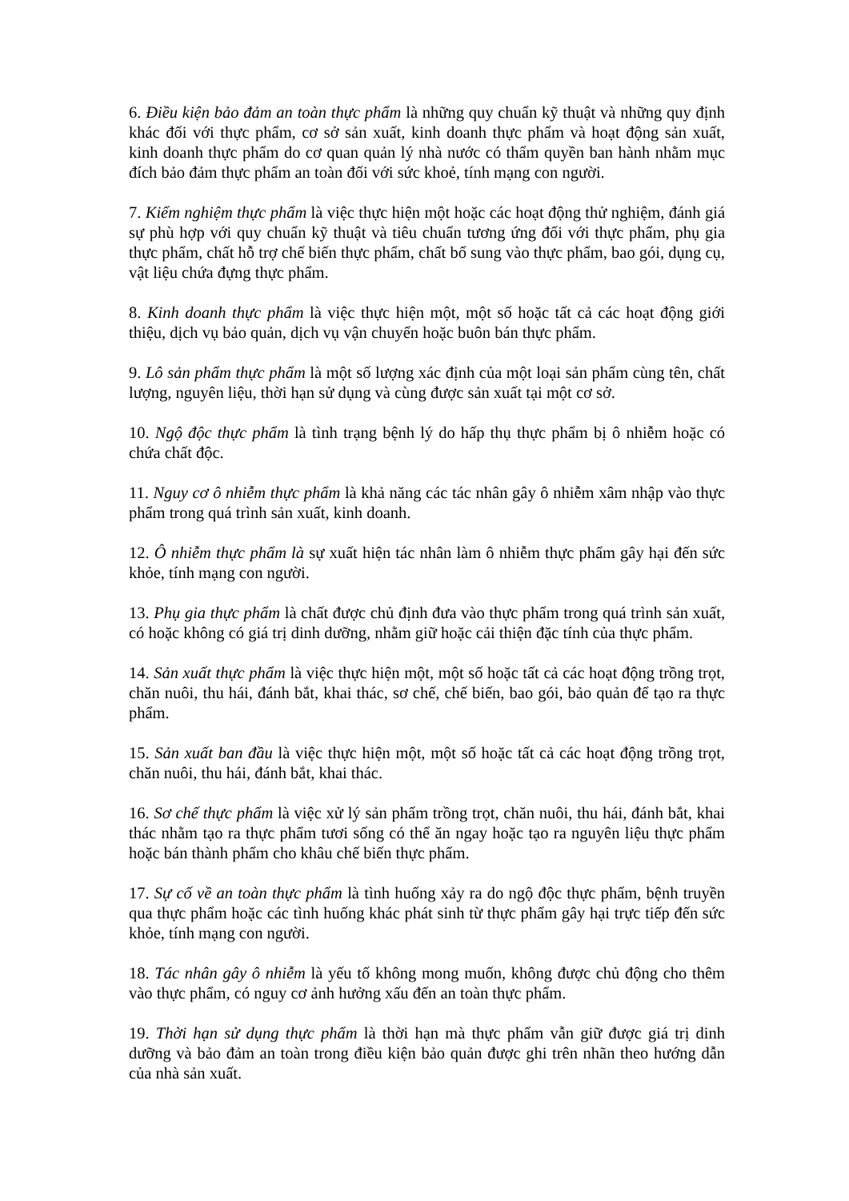6. Điều kiện bảo đảm an toàn thực phẩm là những quy chuẩn kỹ thuật và những quy định khác đối với thực phẩm, cơ sở sản xuất, kinh doanh thực phẩm và hoạt động sản xuất, kinh doanh thực phẩm do cơ quan quản lý nhà nước có thẩm quyền ban hành nhằm mục đích bảo đảm thực phẩm an toàn đối với sức khoẻ, tính mạng con người.
7. Kiểm nghiệm thực phẩm là việc thực hiện một hoặc các hoạt động thử nghiệm, đánh giá sự phù hợp với quy chuẩn kỹ thuật và tiêu chuẩn tương ứng đối với thực phẩm, phụ gia thực phẩm, chất hỗ trợ chế biến thực phẩm, chất bổ sung vào thực phẩm, bao gói, dụng cụ, vật liệu chứa đựng thực phẩm.
8. Kinh doanh thực phẩm là việc thực hiện một, một số hoặc tất cả các hoạt động giới thiệu, dịch vụ bảo quản, dịch vụ vận chuyển hoặc buôn bán thực phẩm.
9. Lô sản phẩm thực phẩm là một số lượng xác định của một loại sản phẩm cùng tên, chất lượng, nguyên liệu, thời hạn sử dụng và cùng được sản xuất tại một cơ sở.
10. Ngộ độc thực phẩm là tình trạng bệnh lý do hấp thụ thực phẩm bị ô nhiễm hoặc có chứa chất độc.
11. Nguy cơ ô nhiễm thực phẩm là khả năng các tác nhân gây ô nhiễm xâm nhập vào thực phẩm trong quá trình sản xuất, kinh doanh.
12. Ô nhiễm thực phẩm là sự xuất hiện tác nhân làm ô nhiễm thực phẩm gây hại đến sức khỏe, tính mạng con người.
13. Phụ gia thực phẩm là chất được chủ định đưa vào thực phẩm trong quá trình sản xuất, có hoặc không có giá trị dinh dưỡng, nhằm giữ hoặc cải thiện đặc tính của thực phẩm.
14. Sản xuất thực phẩm là việc thực hiện một, một số hoặc tất cả các hoạt động trồng trọt, chăn nuôi, thu hái, đánh bắt, khai thác, sơ chế, chế biến, bao gói, bảo quản để tạo ra thực phẩm.
15. Sản xuất ban đầu là việc thực hiện một, một số hoặc tất cả các hoạt động trồng trọt, chăn nuôi, thu hái, đánh bắt, khai thác.
16. Sơ chế thực phẩm là việc xử lý sản phẩm trồng trọt, chăn nuôi, thu hái, đánh bắt, khai thác nhằm tạo ra thực phẩm tươi sống có thể ăn ngay hoặc tạo ra nguyên liệu thực phẩm hoặc bán thành phẩm cho khâu chế biến thực phẩm.
17. Sự cố về an toàn thực phẩm là tình huống xảy ra do ngộ độc thực phẩm, bệnh truyền qua thực phẩm hoặc các tình huống khác phát sinh từ thực phẩm gây hại trực tiếp đến sức khỏe, tính mạng con người.
18. Tác nhân gây ô nhiễm là yếu tố không mong muốn, không được chủ động cho thêm vào thực phẩm, có nguy cơ ảnh hưởng xấu đến an toàn thực phẩm.
19. Thời hạn sử dụng thực phẩm là thời hạn mà thực phẩm vẫn giữ được giá trị dinh dưỡng và bảo đảm an toàn trong điều kiện bảo quản được ghi trên nhãn theo hướng dẫn của nhà sản xuất.